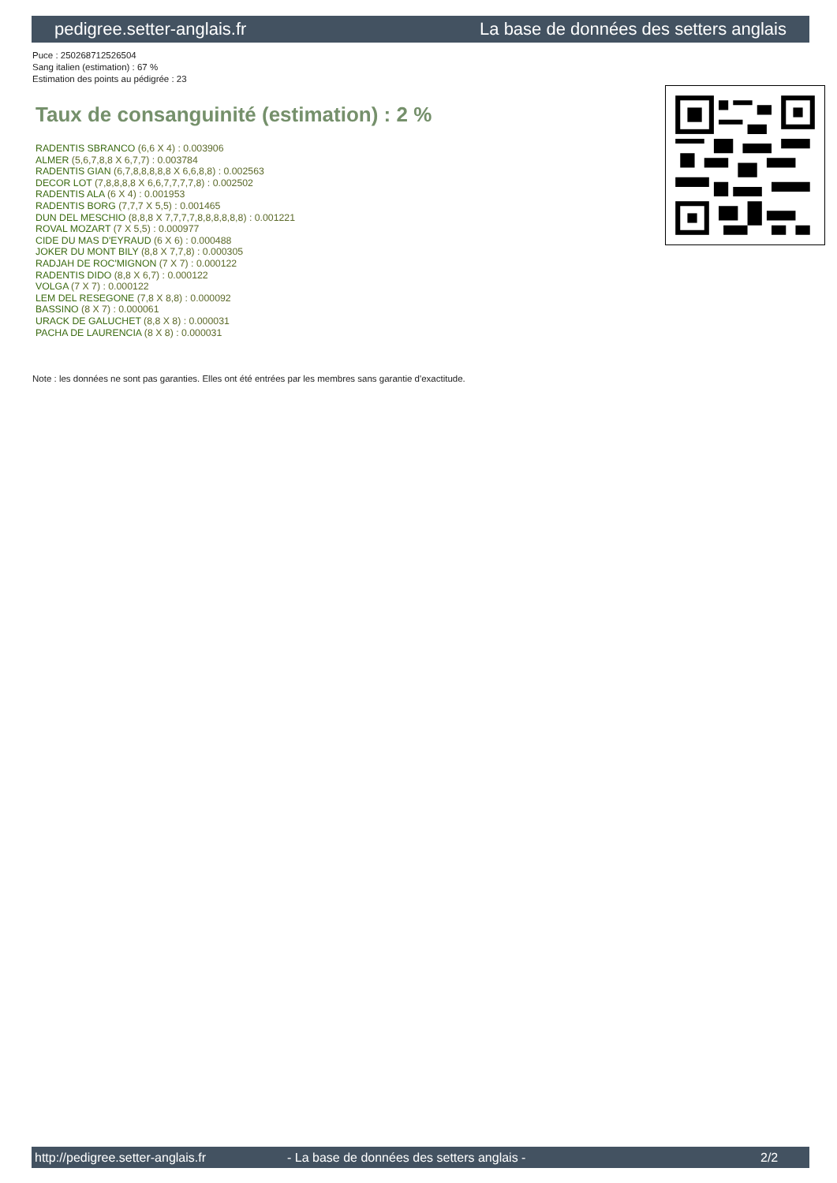pedigree.setter-anglais.fr La base de données des setters anglais
Puce : 250268712526504
Sang italien (estimation) : 67 %
Estimation des points au pédigrée : 23
Taux de consanguinité (estimation) : 2 %
RADENTIS SBRANCO (6,6 X 4) : 0.003906
ALMER (5,6,7,8,8 X 6,7,7) : 0.003784
RADENTIS GIAN (6,7,8,8,8,8,8 X 6,6,8,8) : 0.002563
DECOR LOT (7,8,8,8,8 X 6,6,7,7,7,7,8) : 0.002502
RADENTIS ALA (6 X 4) : 0.001953
RADENTIS BORG (7,7,7 X 5,5) : 0.001465
DUN DEL MESCHIO (8,8,8 X 7,7,7,7,8,8,8,8,8,8) : 0.001221
ROVAL MOZART (7 X 5,5) : 0.000977
CIDE DU MAS D'EYRAUD (6 X 6) : 0.000488
JOKER DU MONT BILY (8,8 X 7,7,8) : 0.000305
RADJAH DE ROC'MIGNON (7 X 7) : 0.000122
RADENTIS DIDO (8,8 X 6,7) : 0.000122
VOLGA (7 X 7) : 0.000122
LEM DEL RESEGONE (7,8 X 8,8) : 0.000092
BASSINO (8 X 7) : 0.000061
URACK DE GALUCHET (8,8 X 8) : 0.000031
PACHA DE LAURENCIA (8 X 8) : 0.000031
Note : les données ne sont pas garanties. Elles ont été entrées par les membres sans garantie d'exactitude.
http://pedigree.setter-anglais.fr - La base de données des setters anglais - 2/2